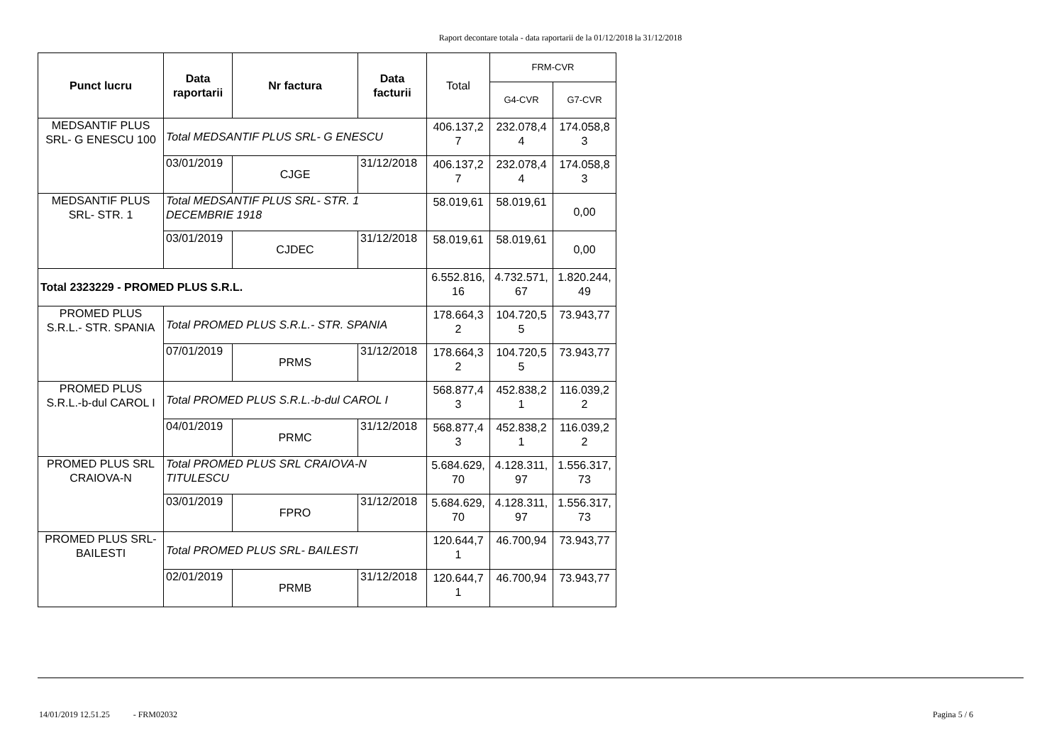Raport decontare totala - data raportarii de la 01/12/2018 la 31/12/2018
| Punct lucru | Data raportarii | Nr factura | Data facturii | Total | FRM-CVR | |
| --- | --- | --- | --- | --- | --- | --- |
| | | | | | G4-CVR | G7-CVR |
| MEDSANTIF PLUS SRL- G ENESCU 100 | Total MEDSANTIF PLUS SRL- G ENESCU | | | 406.137,2 7 | 232.078,4 4 | 174.058,8 3 |
| | 03/01/2019 | CJGE | 31/12/2018 | 406.137,2 7 | 232.078,4 4 | 174.058,8 3 |
| MEDSANTIF PLUS SRL- STR. 1 | Total MEDSANTIF PLUS SRL- STR. 1 DECEMBRIE 1918 | | | 58.019,61 | 58.019,61 | 0,00 |
| | 03/01/2019 | CJDEC | 31/12/2018 | 58.019,61 | 58.019,61 | 0,00 |
| Total 2323229 - PROMED PLUS S.R.L. | | | | 6.552.816, 16 | 4.732.571, 67 | 1.820.244, 49 |
| PROMED PLUS S.R.L.- STR. SPANIA | Total PROMED PLUS S.R.L.- STR. SPANIA | | | 178.664,3 2 | 104.720,5 5 | 73.943,77 |
| | 07/01/2019 | PRMS | 31/12/2018 | 178.664,3 2 | 104.720,5 5 | 73.943,77 |
| PROMED PLUS S.R.L.-b-dul CAROL I | Total PROMED PLUS S.R.L.-b-dul CAROL I | | | 568.877,4 3 | 452.838,2 1 | 116.039,2 2 |
| | 04/01/2019 | PRMC | 31/12/2018 | 568.877,4 3 | 452.838,2 1 | 116.039,2 2 |
| PROMED PLUS SRL CRAIOVA-N | Total PROMED PLUS SRL CRAIOVA-N TITULESCU | | | 5.684.629, 70 | 4.128.311, 97 | 1.556.317, 73 |
| | 03/01/2019 | FPRO | 31/12/2018 | 5.684.629, 70 | 4.128.311, 97 | 1.556.317, 73 |
| PROMED PLUS SRL- BAILESTI | Total PROMED PLUS SRL- BAILESTI | | | 120.644,7 1 | 46.700,94 | 73.943,77 |
| | 02/01/2019 | PRMB | 31/12/2018 | 120.644,7 1 | 46.700,94 | 73.943,77 |
14/01/2019 12.51.25 - FRM02032
Pagina 5 / 6